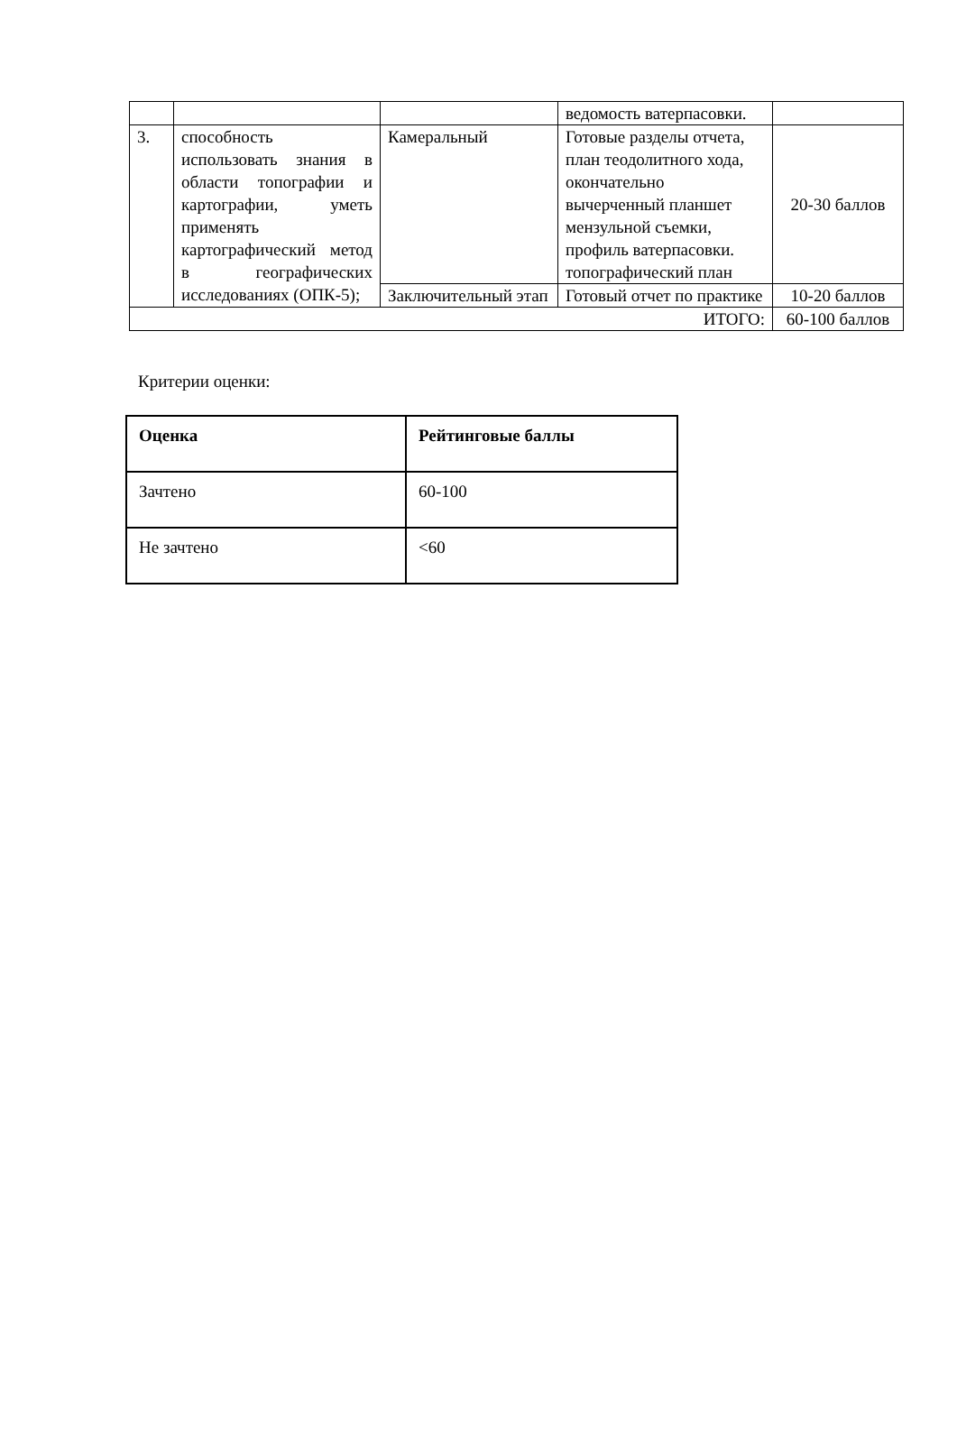| | | | ведомость ватерпасовки. | |
| 3. | способность использовать знания в области топографии и картографии, уметь применять картографический метод в географических исследованиях (ОПК-5); | Камеральный | Готовые разделы отчета, план теодолитного хода, окончательно вычерченный планшет мензульной съемки, профиль ватерпасовки. топографический план | 20-30 баллов |
| | | Заключительный этап | Готовый отчет по практике | 10-20 баллов |
| ИТОГО: | | | | 60-100 баллов |
Критерии оценки:
| Оценка | Рейтинговые баллы |
| --- | --- |
| Зачтено | 60-100 |
| Не зачтено | <60 |